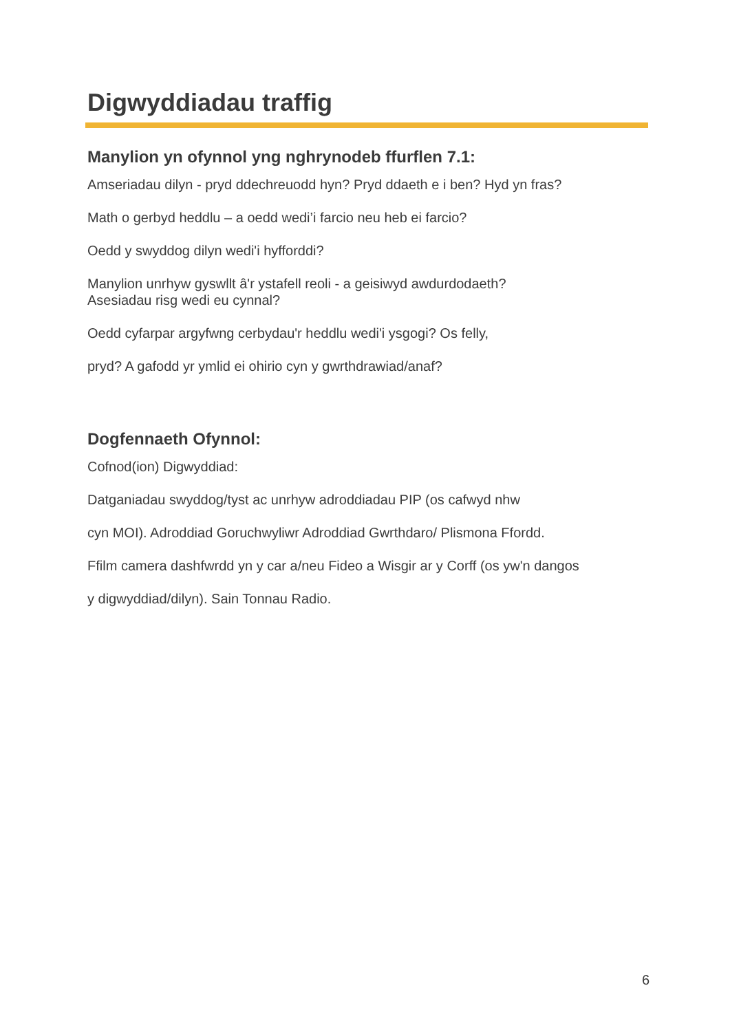Digwyddiadau traffig
Manylion yn ofynnol yng nghrynodeb ffurflen 7.1:
Amseriadau dilyn - pryd ddechreuodd hyn? Pryd ddaeth e i ben? Hyd yn fras?
Math o gerbyd heddlu – a oedd wedi’i farcio neu heb ei farcio?
Oedd y swyddog dilyn wedi'i hyfforddi?
Manylion unrhyw gyswllt â'r ystafell reoli - a geisiwyd awdurdodaeth?
Asesiadau risg wedi eu cynnal?
Oedd cyfarpar argyfwng cerbydau'r heddlu wedi'i ysgogi? Os felly,
pryd? A gafodd yr ymlid ei ohirio cyn y gwrthdrawiad/anaf?
Dogfennaeth Ofynnol:
Cofnod(ion) Digwyddiad:
Datganiadau swyddog/tyst ac unrhyw adroddiadau PIP (os cafwyd nhw
cyn MOI). Adroddiad Goruchwyliwr Adroddiad Gwrthdaro/ Plismona Ffordd.
Ffilm camera dashfwrdd yn y car a/neu Fideo a Wisgir ar y Corff (os yw'n dangos
y digwyddiad/dilyn). Sain Tonnau Radio.
6